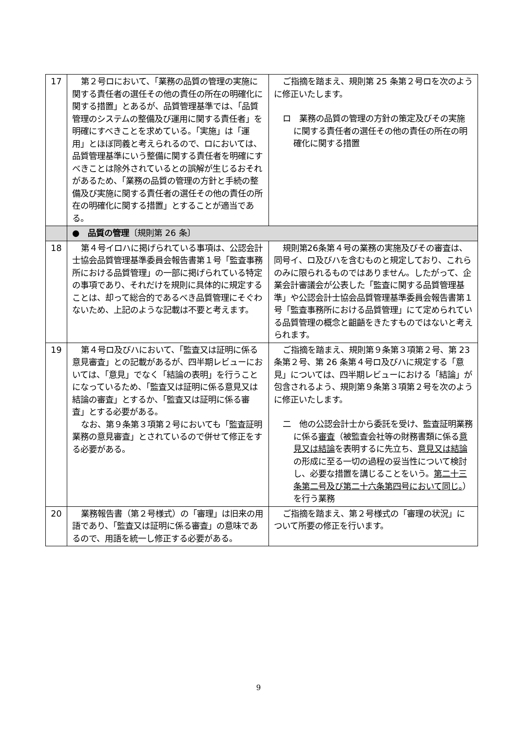| 17 | 第２号ロにおいて、「業務の品質の管理の実施に関する責任者の選任その他の責任の所在の明確化に関する措置」とあるが、品質管理基準では、「品質管理のシステムの整備及び運用に関する責任者」を明確にすべきことを求めている。「実施」は「運用」とほぼ同義と考えられるので、ロにおいては、品質管理基準にいう整備に関する責任者を明確にすべきことは除外されているとの誤解が生じるおそれがあるため、「業務の品質の管理の方針と手続の整備及び実施に関する責任者の選任その他の責任の所在の明確化に関する措置」とすることが適当である。 | ご指摘を踏まえ、規則第 25 条第２号ロを次のように修正いたします。 ロ 業務の品質の管理の方針の策定及びその実施に関する責任者の選任その他の責任の所在の明確化に関する措置 |
| | ● 品質の管理 〔規則第 26 条〕 | |
| 18 | 第４号イロハに掲げられている事項は、公認会計士協会品質管理基準委員会報告書第１号「監査事務所における品質管理」の一部に掲げられている特定の事項であり、それだけを規則に具体的に規定することは、却って総合的であるべき品質管理にそぐわないため、上記のような記載は不要と考えます。 | 規則第26条第４号の業務の実施及びその審査は、同号イ、ロ及びハを含むものと規定しており、これらのみに限られるものではありません。したがって、企業会計審議会が公表した「監査に関する品質管理基準」や公認会計士協会品質管理基準委員会報告書第１号「監査事務所における品質管理」にて定められている品質管理の概念と齟齬をきたすものではないと考えられます。 |
| 19 | 第４号ロ及びハにおいて、「監査又は証明に係る意見審査」との記載があるが、四半期レビューにおいては、「意見」でなく「結論の表明」を行うことになっているため、「監査又は証明に係る意見又は結論の審査」とするか、「監査又は証明に係る審査」とする必要がある。 なお、第９条第３項第２号においても「監査証明業務の意見審査」とされているので併せて修正をする必要がある。 | ご指摘を踏まえ、規則第９条第３項第２号、第 23 条第２号、第 26 条第４号ロ及びハに規定する「意見」については、四半期レビューにおける「結論」が包含されるよう、規則第９条第３項第２号を次のように修正いたします。 二 他の公認会計士から委託を受け、監査証明業務に係る 審査 （被監査会社等の財務書類に係る 意見又は結論 を表明するに先立ち、 意見又は結論 の形成に至る一切の過程の妥当性について検討し、必要な措置を講じることをいう。 第二十三条第二号及び第二十六条第四号において同じ。 ）を行う業務 |
| 20 | 業務報告書（第２号様式）の「審理」は旧来の用語であり、「監査又は証明に係る審査」の意味であるので、用語を統一し修正する必要がある。 | ご指摘を踏まえ、第２号様式の「審理の状況」について所要の修正を行います。 |
9